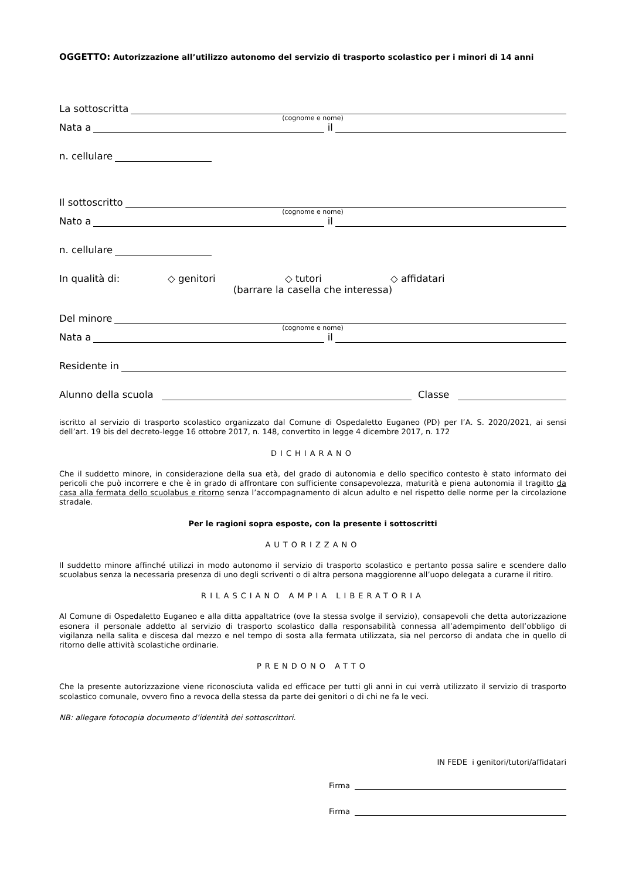OGGETTO: Autorizzazione all’utilizzo autonomo del servizio di trasporto scolastico per i minori di 14 anni
La sottoscritta
(cognome e nome)
Nata a il
n. cellulare
Il sottoscritto
(cognome e nome)
Nato a il
n. cellulare
In qualità di: ◇ genitori ◇ tutori ◇ affidatari
(barrare la casella che interessa)
Del minore
(cognome e nome)
Nata a il
Residente in
Alunno della scuola Classe
iscritto al servizio di trasporto scolastico organizzato dal Comune di Ospedaletto Euganeo (PD) per l’A. S. 2020/2021, ai sensi dell’art. 19 bis del decreto-legge 16 ottobre 2017, n. 148, convertito in legge 4 dicembre 2017, n. 172
DICHIARANO
Che il suddetto minore, in considerazione della sua età, del grado di autonomia e dello specifico contesto è stato informato dei pericoli che può incorrere e che è in grado di affrontare con sufficiente consapevolezza, maturità e piena autonomia il tragitto da casa alla fermata dello scuolabus e ritorno senza l’accompagnamento di alcun adulto e nel rispetto delle norme per la circolazione stradale.
Per le ragioni sopra esposte, con la presente i sottoscritti
AUTORIZZANO
Il suddetto minore affinché utilizzi in modo autonomo il servizio di trasporto scolastico e pertanto possa salire e scendere dallo scuolabus senza la necessaria presenza di uno degli scriventi o di altra persona maggiorenne all’uopo delegata a curarne il ritiro.
RILASCIANO AMPIA LIBERATORIA
Al Comune di Ospedaletto Euganeo e alla ditta appaltatrice (ove la stessa svolge il servizio), consapevoli che detta autorizzazione esonera il personale addetto al servizio di trasporto scolastico dalla responsabilità connessa all’adempimento dell’obbligo di vigilanza nella salita e discesa dal mezzo e nel tempo di sosta alla fermata utilizzata, sia nel percorso di andata che in quello di ritorno delle attività scolastiche ordinarie.
PRENDONO ATTO
Che la presente autorizzazione viene riconosciuta valida ed efficace per tutti gli anni in cui verrà utilizzato il servizio di trasporto scolastico comunale, ovvero fino a revoca della stessa da parte dei genitori o di chi ne fa le veci.
NB: allegare fotocopia documento d’identità dei sottoscrittori.
IN FEDE i genitori/tutori/affidatari
Firma
Firma